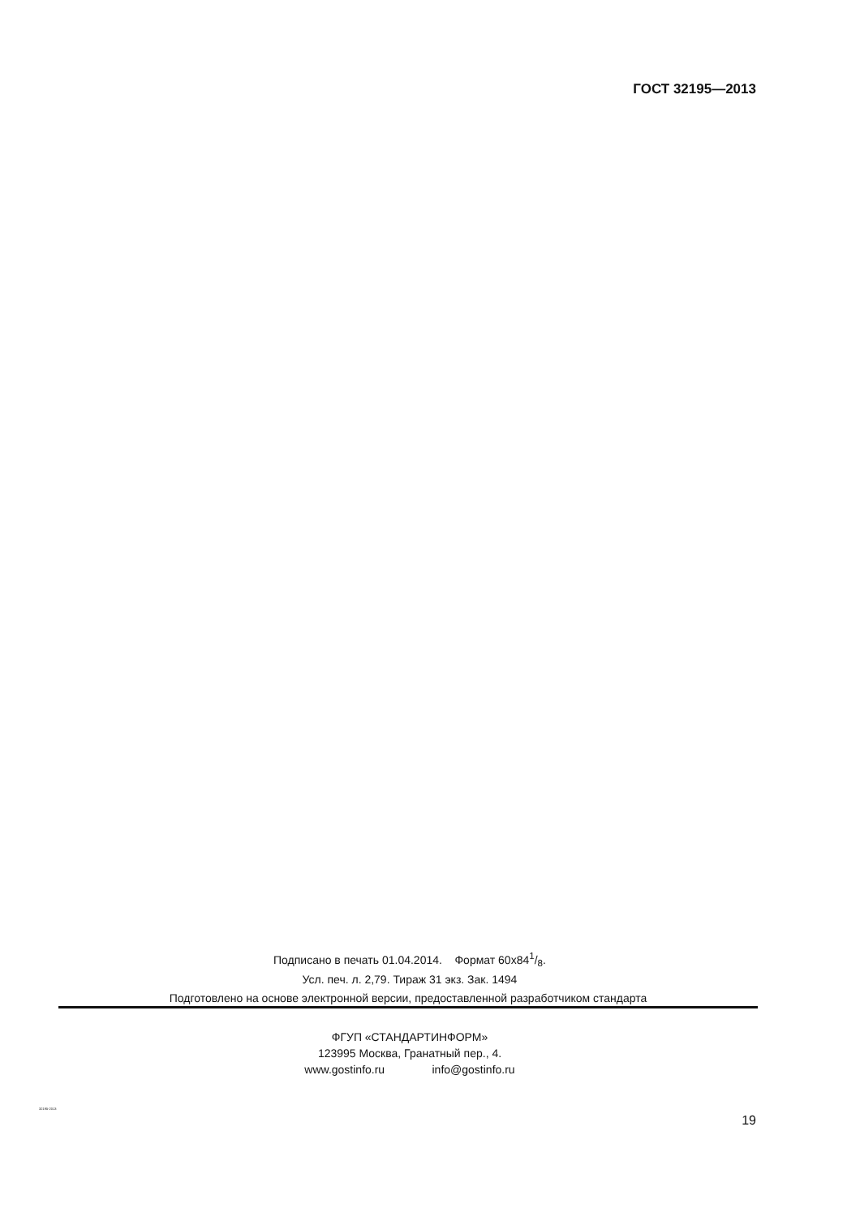ГОСТ 32195—2013
Подписано в печать 01.04.2014. Формат 60x841/8.
Усл. печ. л. 2,79. Тираж 31 экз. Зак. 1494
Подготовлено на основе электронной версии, предоставленной разработчиком стандарта
ФГУП «СТАНДАРТИНФОРМ»
123995 Москва, Гранатный пер., 4.
www.gostinfo.ru info@gostinfo.ru
32195-2013
19